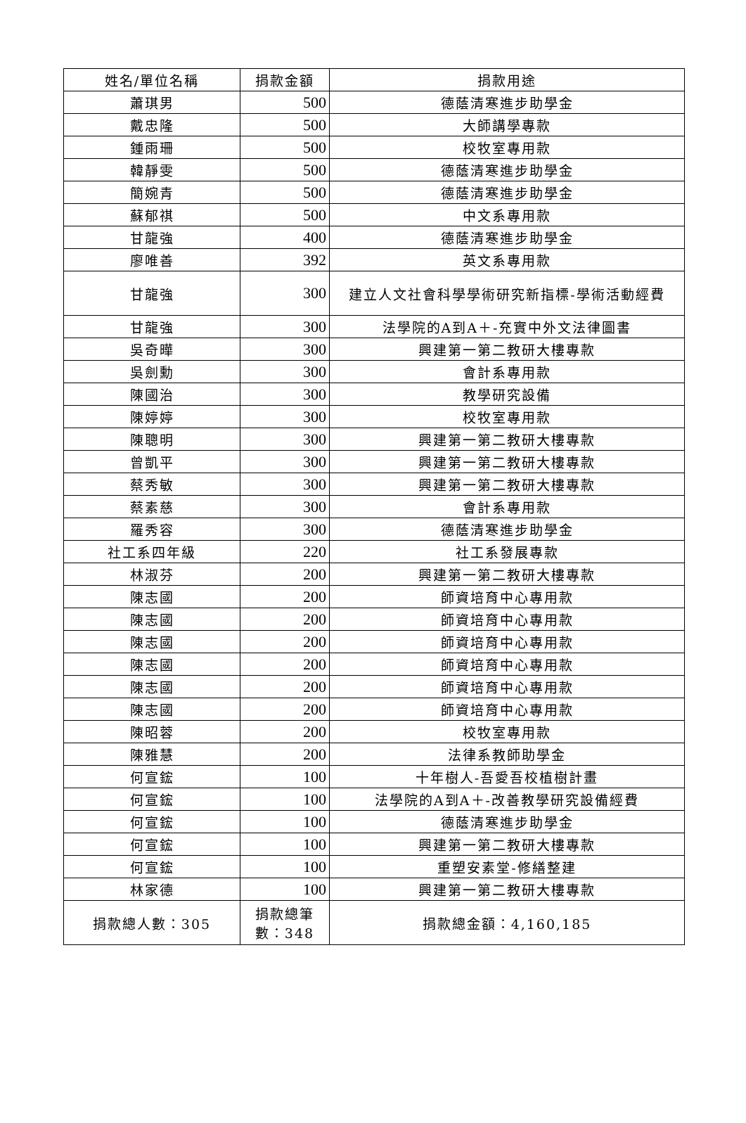| 姓名/單位名稱 | 捐款金額 | 捐款用途 |
| --- | --- | --- |
| 蕭琪男 | 500 | 德蔭清寒進步助學金 |
| 戴忠隆 | 500 | 大師講學專款 |
| 鍾雨珊 | 500 | 校牧室專用款 |
| 韓靜雯 | 500 | 德蔭清寒進步助學金 |
| 簡婉青 | 500 | 德蔭清寒進步助學金 |
| 蘇郁祺 | 500 | 中文系專用款 |
| 甘龍強 | 400 | 德蔭清寒進步助學金 |
| 廖唯善 | 392 | 英文系專用款 |
| 甘龍強 | 300 | 建立人文社會科學學術研究新指標-學術活動經費 |
| 甘龍強 | 300 | 法學院的A到A＋-充實中外文法律圖書 |
| 吳奇曄 | 300 | 興建第一第二教研大樓專款 |
| 吳劍勳 | 300 | 會計系專用款 |
| 陳國治 | 300 | 教學研究設備 |
| 陳婷婷 | 300 | 校牧室專用款 |
| 陳聰明 | 300 | 興建第一第二教研大樓專款 |
| 曾凱平 | 300 | 興建第一第二教研大樓專款 |
| 蔡秀敏 | 300 | 興建第一第二教研大樓專款 |
| 蔡素慈 | 300 | 會計系專用款 |
| 羅秀容 | 300 | 德蔭清寒進步助學金 |
| 社工系四年級 | 220 | 社工系發展專款 |
| 林淑芬 | 200 | 興建第一第二教研大樓專款 |
| 陳志國 | 200 | 師資培育中心專用款 |
| 陳志國 | 200 | 師資培育中心專用款 |
| 陳志國 | 200 | 師資培育中心專用款 |
| 陳志國 | 200 | 師資培育中心專用款 |
| 陳志國 | 200 | 師資培育中心專用款 |
| 陳志國 | 200 | 師資培育中心專用款 |
| 陳昭蓉 | 200 | 校牧室專用款 |
| 陳雅慧 | 200 | 法律系教師助學金 |
| 何宣鋐 | 100 | 十年樹人-吾愛吾校植樹計畫 |
| 何宣鋐 | 100 | 法學院的A到A＋-改善教學研究設備經費 |
| 何宣鋐 | 100 | 德蔭清寒進步助學金 |
| 何宣鋐 | 100 | 興建第一第二教研大樓專款 |
| 何宣鋐 | 100 | 重塑安素堂-修繕整建 |
| 林家德 | 100 | 興建第一第二教研大樓專款 |
| 捐款總人數：305 | 捐款總筆數：348 | 捐款總金額：4,160,185 |